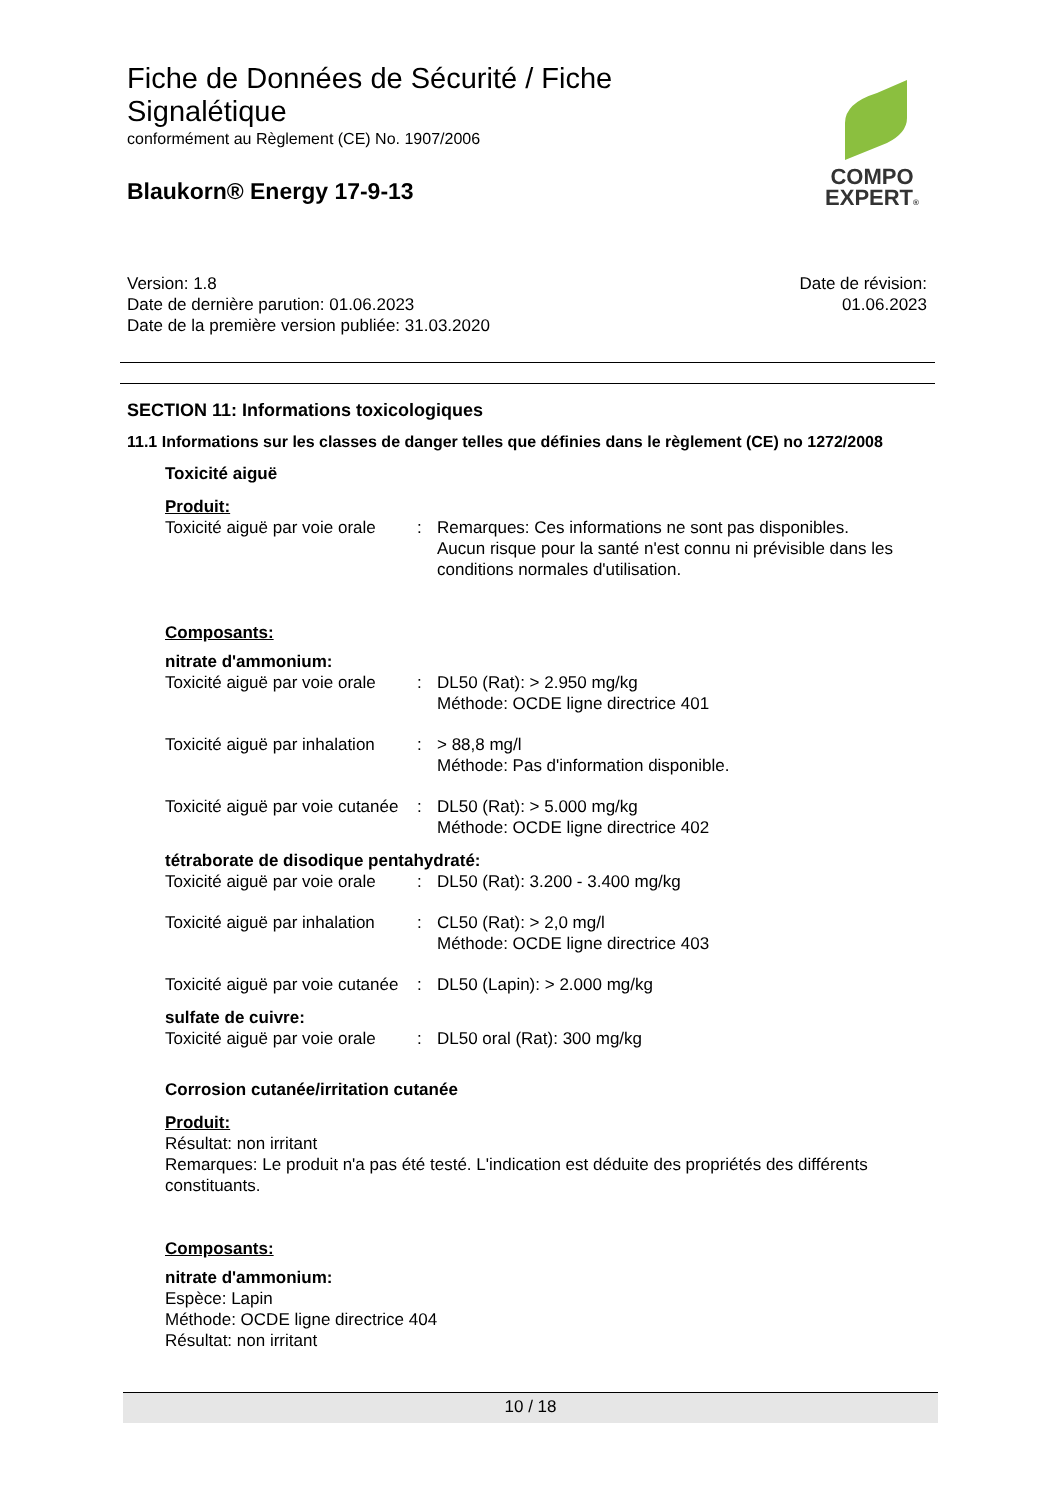Fiche de Données de Sécurité / Fiche Signalétique
conformément au Règlement (CE) No. 1907/2006
Blaukorn® Energy 17-9-13
COMPO
EXPERT®
Version: 1.8
Date de dernière parution: 01.06.2023
Date de la première version publiée: 31.03.2020
Date de révision:
01.06.2023
SECTION 11: Informations toxicologiques
11.1 Informations sur les classes de danger telles que définies dans le règlement (CE) no 1272/2008
Toxicité aiguë
Produit:
Toxicité aiguë par voie orale
: Remarques: Ces informations ne sont pas disponibles.
Aucun risque pour la santé n'est connu ni prévisible dans les conditions normales d'utilisation.
Composants:
nitrate d'ammonium:
Toxicité aiguë par voie orale
: DL50 (Rat): > 2.950 mg/kg
Méthode: OCDE ligne directrice 401
Toxicité aiguë par inhalation
: > 88,8 mg/l
Méthode: Pas d'information disponible.
Toxicité aiguë par voie cutanée
: DL50 (Rat): > 5.000 mg/kg
Méthode: OCDE ligne directrice 402
tétraborate de disodique pentahydraté:
Toxicité aiguë par voie orale
: DL50 (Rat): 3.200 - 3.400 mg/kg
Toxicité aiguë par inhalation
: CL50 (Rat): > 2,0 mg/l
Méthode: OCDE ligne directrice 403
Toxicité aiguë par voie cutanée
: DL50 (Lapin): > 2.000 mg/kg
sulfate de cuivre:
Toxicité aiguë par voie orale
: DL50 oral (Rat): 300 mg/kg
Corrosion cutanée/irritation cutanée
Produit:
Résultat: non irritant
Remarques: Le produit n'a pas été testé. L'indication est déduite des propriétés des différents constituants.
Composants:
nitrate d'ammonium:
Espèce: Lapin
Méthode: OCDE ligne directrice 404
Résultat: non irritant
10 / 18